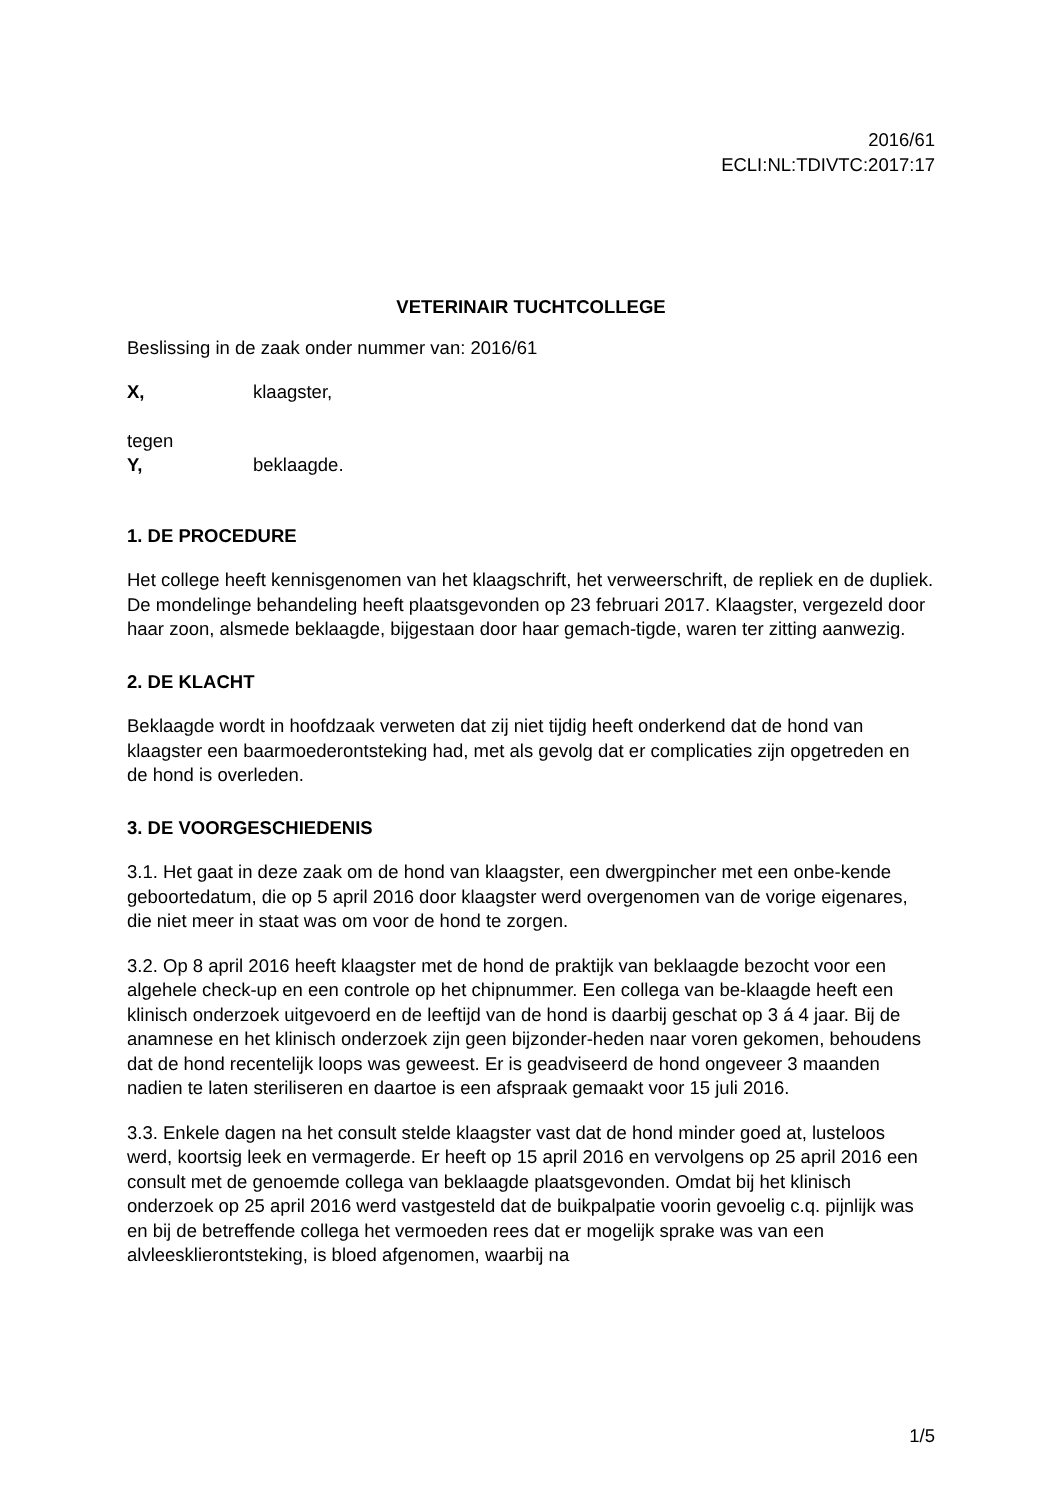2016/61
ECLI:NL:TDIVTC:2017:17
VETERINAIR TUCHTCOLLEGE
Beslissing in de zaak onder nummer van: 2016/61
X, klaagster,
tegen
Y, beklaagde.
1. DE PROCEDURE
Het college heeft kennisgenomen van het klaagschrift, het verweerschrift, de repliek en de dupliek. De mondelinge behandeling heeft plaatsgevonden op 23 februari 2017. Klaagster, vergezeld door haar zoon, alsmede beklaagde, bijgestaan door haar gemach-tigde, waren ter zitting aanwezig.
2. DE KLACHT
Beklaagde wordt in hoofdzaak verweten dat zij niet tijdig heeft onderkend dat de hond van klaagster een baarmoederontsteking had, met als gevolg dat er complicaties zijn opgetreden en de hond is overleden.
3. DE VOORGESCHIEDENIS
3.1. Het gaat in deze zaak om de hond van klaagster, een dwergpincher met een onbe-kende geboortedatum, die op 5 april 2016 door klaagster werd overgenomen van de vorige eigenares, die niet meer in staat was om voor de hond te zorgen.
3.2. Op 8 april 2016 heeft klaagster met de hond de praktijk van beklaagde bezocht voor een algehele check-up en een controle op het chipnummer. Een collega van be-klaagde heeft een klinisch onderzoek uitgevoerd en de leeftijd van de hond is daarbij geschat op 3 á 4 jaar. Bij de anamnese en het klinisch onderzoek zijn geen bijzonder-heden naar voren gekomen, behoudens dat de hond recentelijk loops was geweest. Er is geadviseerd de hond ongeveer 3 maanden nadien te laten steriliseren en daartoe is een afspraak gemaakt voor 15 juli 2016.
3.3. Enkele dagen na het consult stelde klaagster vast dat de hond minder goed at, lusteloos werd, koortsig leek en vermagerde. Er heeft op 15 april 2016 en vervolgens op 25 april 2016 een consult met de genoemde collega van beklaagde plaatsgevonden. Omdat bij het klinisch onderzoek op 25 april 2016 werd vastgesteld dat de buikpalpatie voorin gevoelig c.q. pijnlijk was en bij de betreffende collega het vermoeden rees dat er mogelijk sprake was van een alvleesklierontsteking, is bloed afgenomen, waarbij na
1/5